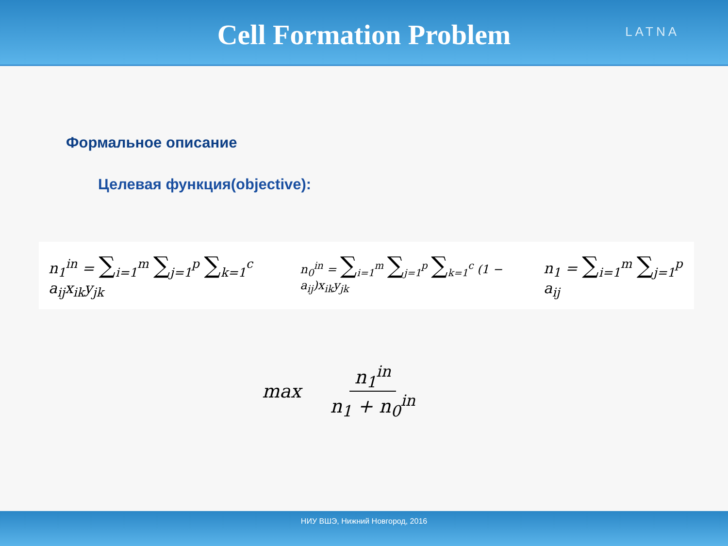Cell Formation Problem
LATNA
Формальное описание
Целевая функция(objective):
n<sub>1</sub><sup>in</sup> = ∑<sub>i=1</sub><sup>m</sup> ∑<sub>j=1</sub><sup>p</sup> ∑<sub>k=1</sub><sup>c</sup> a<sub>ij</sub>x<sub>ik</sub>y<sub>jk</sub>
n<sub>0</sub><sup>in</sup> = ∑<sub>i=1</sub><sup>m</sup> ∑<sub>j=1</sub><sup>p</sup> ∑<sub>k=1</sub><sup>c</sup> (1 − a<sub>ij</sub>)x<sub>ik</sub>y<sub>jk</sub>
n<sub>1</sub> = ∑<sub>i=1</sub><sup>m</sup> ∑<sub>j=1</sub><sup>p</sup> a<sub>ij</sub>
max n<sub>1</sub><sup>in</sup> n<sub>1</sub> + n<sub>0</sub><sup>in</sup>
НИУ ВШЭ, Нижний Новгород, 2016